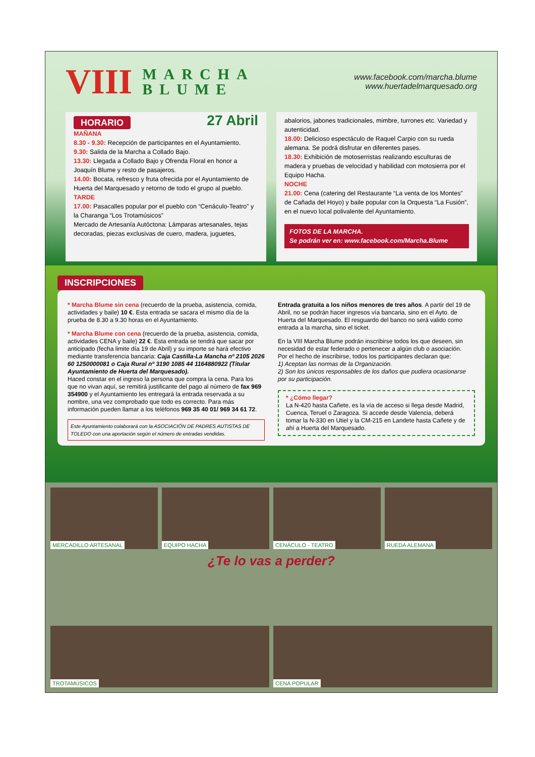VIII MARCHA
BLUME
www.facebook.com/marcha.blume
www.huertadelmarquesado.org
HORARIO 27 Abril
MAÑANA
8.30 - 9.30: Recepción de participantes en el Ayuntamiento.
9.30: Salida de la Marcha a Collado Bajo.
13.30: Llegada a Collado Bajo y Ofrenda Floral en honor a Joaquín Blume y resto de pasajeros.
14.00: Bocata, refresco y fruta ofrecida por el Ayuntamiento de Huerta del Marquesado y retorno de todo el grupo al pueblo.
TARDE
17.00: Pasacalles popular por el pueblo con “Cenáculo-Teatro” y la Charanga “Los Trotamúsicos”
Mercado de Artesanía Autóctona: Lámparas artesanales, tejas decoradas, piezas exclusivas de cuero, madera, juguetes,
abalorios, jabones tradicionales, mimbre, turrones etc. Variedad y autenticidad.
18.00: Delicioso espectáculo de Raquel Carpio con su rueda alemana. Se podrá disfrutar en diferentes pases.
18.30: Exhibición de motoserristas realizando esculturas de madera y pruebas de velocidad y habilidad con motosierra por el Equipo Hacha.
NOCHE
21.00: Cena (catering del Restaurante “La venta de los Montes” de Cañada del Hoyo) y baile popular con la Orquesta “La Fusión”, en el nuevo local polivalente del Ayuntamiento.
FOTOS DE LA MARCHA.
Se podrán ver en: www.facebook.com/Marcha.Blume
INSCRIPCIONES
* Marcha Blume sin cena (recuerdo de la prueba, asistencia, comida, actividades y baile) 10 €. Esta entrada se sacara el mismo día de la prueba de 8.30 a 9.30 horas en el Ayuntamiento.
* Marcha Blume con cena (recuerdo de la prueba, asistencia, comida, actividades CENA y baile) 22 €. Esta entrada se tendrá que sacar por anticipado (fecha limite día 19 de Abril) y su importe se hará efectivo mediante transferencia bancaria: Caja Castilla-La Mancha nº 2105 2026 60 1250000081 o Caja Rural nº 3190 1085 44 1164880922 (Titular Ayuntamiento de Huerta del Marquesado).
Haced constar en el ingreso la persona que compra la cena. Para los que no vivan aquí, se remitirá justificante del pago al número de fax 969 354900 y el Ayuntamiento les entregará la entrada reservada a su nombre, una vez comprobado que todo es correcto. Para más información pueden llamar a los teléfonos 969 35 40 01/ 969 34 61 72.
Este Ayuntamiento colaborará con la ASOCIACIÓN DE PADRES AUTISTAS DE TOLEDO con una aportación según el número de entradas vendidas.
Entrada gratuita a los niños menores de tres años. A partir del 19 de Abril, no se podrán hacer ingresos vía bancaria, sino en el Ayto. de Huerta del Marquesado. El resguardo del banco no será valido como entrada a la marcha, sino el ticket.
En la VIII Marcha Blume podrán inscribirse todos los que deseen, sin necesidad de estar federado o pertenecer a algún club o asociación.
Por el hecho de inscribirse, todos los participantes declaran que:
1) Aceptan las normas de la Organización.
2) Son los únicos responsables de los daños que pudiera ocasionarse por su participación.
* ¿Cómo llegar?
La N-420 hasta Cañete, es la vía de acceso si llega desde Madrid, Cuenca, Teruel o Zaragoza. Si accede desde Valencia, deberá tomar la N-330 en Utiel y la CM-215 en Landete hasta Cañete y de ahí a Huerta del Marquesado.
MERCADILLO ARTESANAL
EQUIPO HACHA
CENÁCULO - TEATRO
RUEDA ALEMANA
¿Te lo vas a perder?
TROTAMÚSICOS
CENA POPULAR